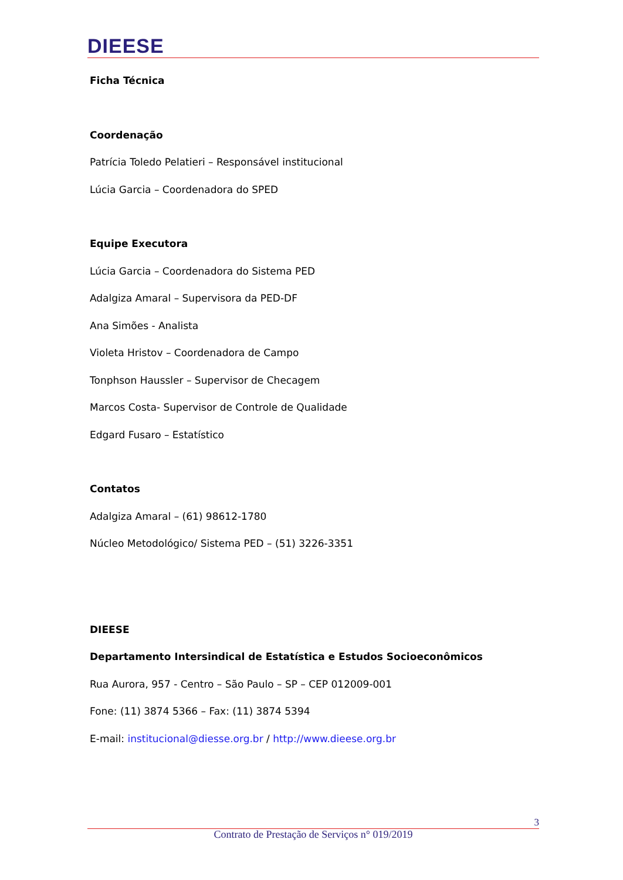DIEESE
Ficha Técnica
Coordenação
Patrícia Toledo Pelatieri – Responsável institucional
Lúcia Garcia – Coordenadora do SPED
Equipe Executora
Lúcia Garcia – Coordenadora do Sistema PED
Adalgiza Amaral – Supervisora da PED-DF
Ana Simões - Analista
Violeta Hristov – Coordenadora de Campo
Tonphson Haussler – Supervisor de Checagem
Marcos Costa- Supervisor de Controle de Qualidade
Edgard Fusaro – Estatístico
Contatos
Adalgiza Amaral – (61) 98612-1780
Núcleo Metodológico/ Sistema PED – (51) 3226-3351
DIEESE
Departamento Intersindical de Estatística e Estudos Socioeconômicos
Rua Aurora, 957 - Centro – São Paulo – SP – CEP 012009-001
Fone: (11) 3874 5366 – Fax: (11) 3874 5394
E-mail: institucional@diesse.org.br / http://www.dieese.org.br
3
Contrato de Prestação de Serviços n° 019/2019